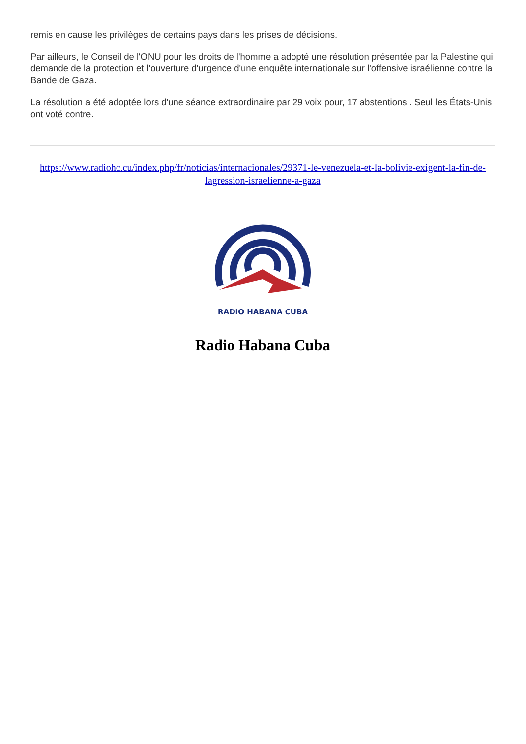remis en cause les privilèges de certains pays dans les prises de décisions.
Par ailleurs, le Conseil de l'ONU pour les droits de l'homme a adopté une résolution présentée par la Palestine qui demande de la protection et l'ouverture d'urgence d'une enquête internationale sur l'offensive israélienne contre la Bande de Gaza.
La résolution a été adoptée lors d'une séance extraordinaire par 29 voix pour, 17 abstentions . Seul les États-Unis ont voté contre.
https://www.radiohc.cu/index.php/fr/noticias/internacionales/29371-le-venezuela-et-la-bolivie-exigent-la-fin-de-lagression-israelienne-a-gaza
RADIO HABANA CUBA
Radio Habana Cuba